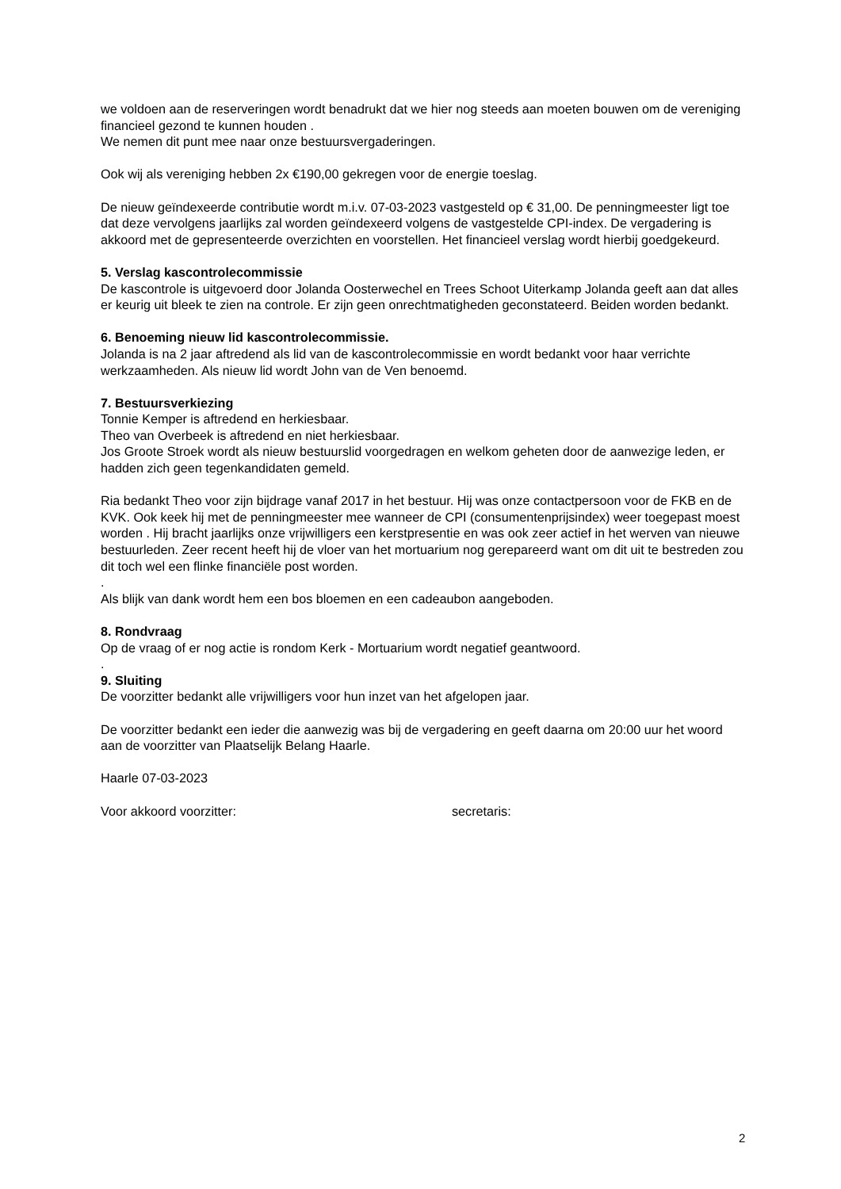we voldoen aan de reserveringen wordt benadrukt dat we hier nog steeds aan moeten bouwen om de vereniging financieel gezond te kunnen houden .
We nemen dit punt mee naar onze bestuursvergaderingen.
Ook wij als vereniging hebben 2x €190,00 gekregen voor de energie toeslag.
De nieuw geïndexeerde contributie wordt m.i.v. 07-03-2023 vastgesteld op € 31,00. De penningmeester ligt toe dat deze vervolgens jaarlijks zal worden geïndexeerd volgens de vastgestelde CPI-index. De vergadering is akkoord met de gepresenteerde overzichten en voorstellen. Het financieel verslag wordt hierbij goedgekeurd.
5. Verslag kascontrolecommissie
De kascontrole is uitgevoerd door Jolanda Oosterwechel en Trees Schoot Uiterkamp Jolanda geeft aan dat alles er keurig uit bleek te zien na controle. Er zijn geen onrechtmatigheden geconstateerd. Beiden worden bedankt.
6. Benoeming nieuw lid kascontrolecommissie.
Jolanda is na 2 jaar aftredend als lid van de kascontrolecommissie en wordt bedankt voor haar verrichte werkzaamheden. Als nieuw lid wordt John van de Ven benoemd.
7. Bestuursverkiezing
Tonnie Kemper is aftredend en herkiesbaar.
Theo van Overbeek is aftredend en niet herkiesbaar.
Jos Groote Stroek wordt als nieuw bestuurslid voorgedragen en welkom geheten door de aanwezige leden, er hadden zich geen tegenkandidaten gemeld.
Ria bedankt Theo voor zijn bijdrage vanaf 2017 in het bestuur. Hij was onze contactpersoon voor de FKB en de KVK. Ook keek hij met de penningmeester mee wanneer de CPI (consumentenprijsindex) weer toegepast moest worden . Hij bracht jaarlijks onze vrijwilligers een kerstpresentie en was ook zeer actief in het werven van nieuwe bestuurleden. Zeer recent heeft hij de vloer van het mortuarium nog gerepareerd want om dit uit te bestreden zou dit toch wel een flinke financiële post worden.
.
Als blijk van dank wordt hem een bos bloemen en een cadeaubon aangeboden.
8. Rondvraag
Op de vraag of er nog actie is rondom Kerk - Mortuarium wordt negatief geantwoord.
.
9. Sluiting
De voorzitter bedankt alle vrijwilligers voor hun inzet van het afgelopen jaar.
De voorzitter bedankt een ieder die aanwezig was bij de vergadering en geeft daarna om 20:00 uur het woord aan de voorzitter van Plaatselijk Belang Haarle.
Haarle 07-03-2023
Voor akkoord voorzitter: secretaris:
2